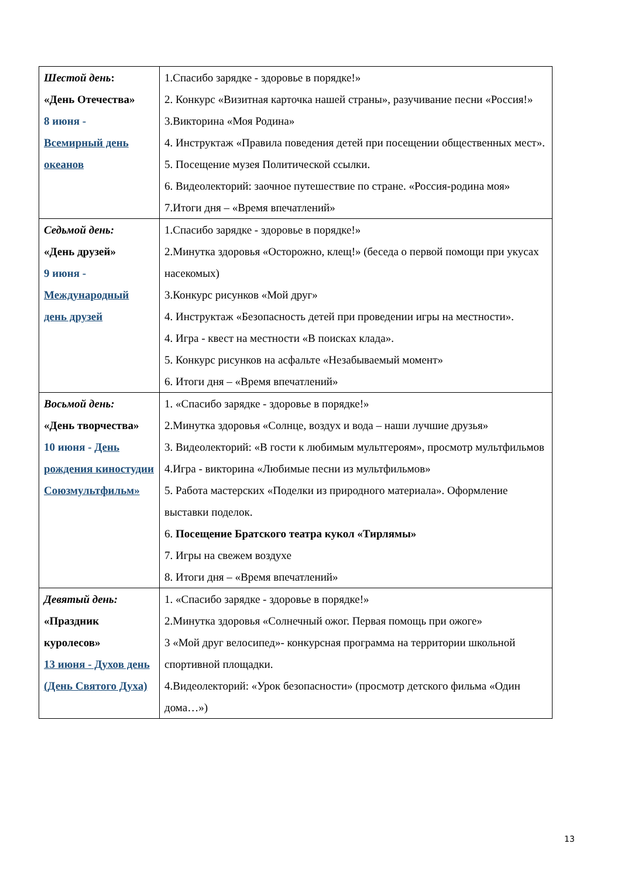| Шестой день : «День Отечества» 8 июня - Всемирный день океанов | 1.Спасибо зарядке - здоровье в порядке!» 2. Конкурс «Визитная карточка нашей страны», разучивание песни «Россия!» 3.Викторина «Моя Родина» 4. Инструктаж «Правила поведения детей при посещении общественных мест». 5. Посещение музея Политической ссылки. 6. Видеолекторий: заочное путешествие по стране. «Россия-родина моя» 7.Итоги дня – «Время впечатлений» |
| Седьмой день: «День друзей» 9 июня - Международный день друзей | 1.Спасибо зарядке - здоровье в порядке!» 2.Минутка здоровья «Осторожно, клещ!» (беседа о первой помощи при укусах насекомых) 3.Конкурс рисунков «Мой друг» 4. Инструктаж «Безопасность детей при проведении игры на местности». 4. Игра - квест на местности «В поисках клада». 5. Конкурс рисунков на асфальте «Незабываемый момент» 6. Итоги дня – «Время впечатлений» |
| Восьмой день: «День творчества» 10 июня - День рождения киностудии Союзмультфильм» | 1. «Спасибо зарядке - здоровье в порядке!» 2.Минутка здоровья «Солнце, воздух и вода – наши лучшие друзья» 3. Видеолекторий: «В гости к любимым мультгероям», просмотр мультфильмов 4.Игра - викторина «Любимые песни из мультфильмов» 5. Работа мастерских «Поделки из природного материала». Оформление выставки поделок. 6. Посещение Братского театра кукол «Тирлямы» 7. Игры на свежем воздухе 8. Итоги дня – «Время впечатлений» |
| Девятый день: «Праздник куролесов» 13 июня - Духов день (День Святого Духа) | 1. «Спасибо зарядке - здоровье в порядке!» 2.Минутка здоровья «Солнечный ожог. Первая помощь при ожоге» 3 «Мой друг велосипед»- конкурсная программа на территории школьной спортивной площадки. 4.Видеолекторий: «Урок безопасности» (просмотр детского фильма «Один дома…») |
13